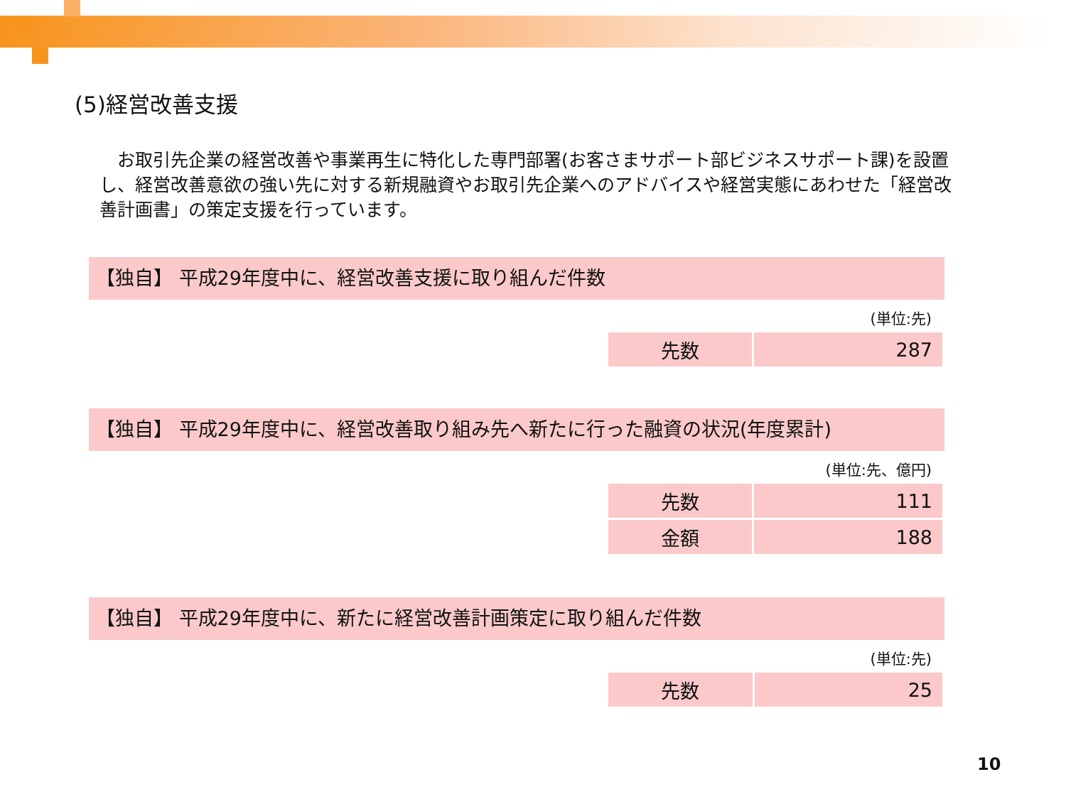(5)経営改善支援
　お取引先企業の経営改善や事業再生に特化した専門部署(お客さまサポート部ビジネスサポート課)を設置し、経営改善意欲の強い先に対する新規融資やお取引先企業へのアドバイスや経営実態にあわせた「経営改善計画書」の策定支援を行っています。
【独自】 平成29年度中に、経営改善支援に取り組んだ件数
(単位:先)
| 先数 | 287 |
【独自】 平成29年度中に、経営改善取り組み先へ新たに行った融資の状況(年度累計)
(単位:先、億円)
| 先数 | 111 |
| 金額 | 188 |
【独自】 平成29年度中に、新たに経営改善計画策定に取り組んだ件数
(単位:先)
| 先数 | 25 |
10